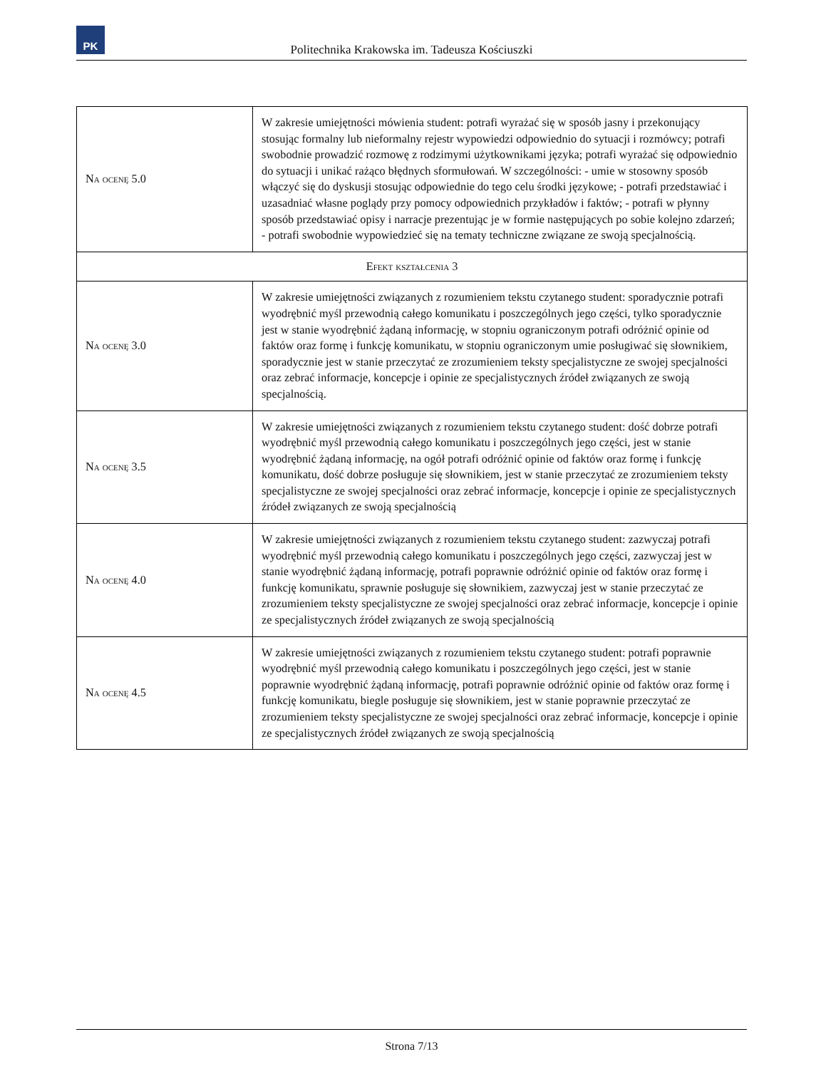PK
Politechnika Krakowska im. Tadeusza Kościuszki
| Na ocenę 5.0 | W zakresie umiejętności mówienia student: potrafi wyrażać się w sposób jasny i przekonujący stosując formalny lub nieformalny rejestr wypowiedzi odpowiednio do sytuacji i rozmówcy; potrafi swobodnie prowadzić rozmowę z rodzimymi użytkownikami języka; potrafi wyrażać się odpowiednio do sytuacji i unikać rażąco błędnych sformułowań. W szczególności: - umie w stosowny sposób włączyć się do dyskusji stosując odpowiednie do tego celu środki językowe; - potrafi przedstawiać i uzasadniać własne poglądy przy pomocy odpowiednich przykładów i faktów; - potrafi w płynny sposób przedstawiać opisy i narracje prezentując je w formie następujących po sobie kolejno zdarzeń; - potrafi swobodnie wypowiedzieć się na tematy techniczne związane ze swoją specjalnością. |
| Efekt kształcenia 3 | |
| Na ocenę 3.0 | W zakresie umiejętności związanych z rozumieniem tekstu czytanego student: sporadycznie potrafi wyodrębnić myśl przewodnią całego komunikatu i poszczególnych jego części, tylko sporadycznie jest w stanie wyodrębnić żądaną informację, w stopniu ograniczonym potrafi odróżnić opinie od faktów oraz formę i funkcję komunikatu, w stopniu ograniczonym umie posługiwać się słownikiem, sporadycznie jest w stanie przeczytać ze zrozumieniem teksty specjalistyczne ze swojej specjalności oraz zebrać informacje, koncepcje i opinie ze specjalistycznych źródeł związanych ze swoją specjalnością. |
| Na ocenę 3.5 | W zakresie umiejętności związanych z rozumieniem tekstu czytanego student: dość dobrze potrafi wyodrębnić myśl przewodnią całego komunikatu i poszczególnych jego części, jest w stanie wyodrębnić żądaną informację, na ogół potrafi odróżnić opinie od faktów oraz formę i funkcję komunikatu, dość dobrze posługuje się słownikiem, jest w stanie przeczytać ze zrozumieniem teksty specjalistyczne ze swojej specjalności oraz zebrać informacje, koncepcje i opinie ze specjalistycznych źródeł związanych ze swoją specjalnością |
| Na ocenę 4.0 | W zakresie umiejętności związanych z rozumieniem tekstu czytanego student: zazwyczaj potrafi wyodrębnić myśl przewodnią całego komunikatu i poszczególnych jego części, zazwyczaj jest w stanie wyodrębnić żądaną informację, potrafi poprawnie odróżnić opinie od faktów oraz formę i funkcję komunikatu, sprawnie posługuje się słownikiem, zazwyczaj jest w stanie przeczytać ze zrozumieniem teksty specjalistyczne ze swojej specjalności oraz zebrać informacje, koncepcje i opinie ze specjalistycznych źródeł związanych ze swoją specjalnością |
| Na ocenę 4.5 | W zakresie umiejętności związanych z rozumieniem tekstu czytanego student: potrafi poprawnie wyodrębnić myśl przewodnią całego komunikatu i poszczególnych jego części, jest w stanie poprawnie wyodrębnić żądaną informację, potrafi poprawnie odróżnić opinie od faktów oraz formę i funkcję komunikatu, biegle posługuje się słownikiem, jest w stanie poprawnie przeczytać ze zrozumieniem teksty specjalistyczne ze swojej specjalności oraz zebrać informacje, koncepcje i opinie ze specjalistycznych źródeł związanych ze swoją specjalnością |
Strona 7/13